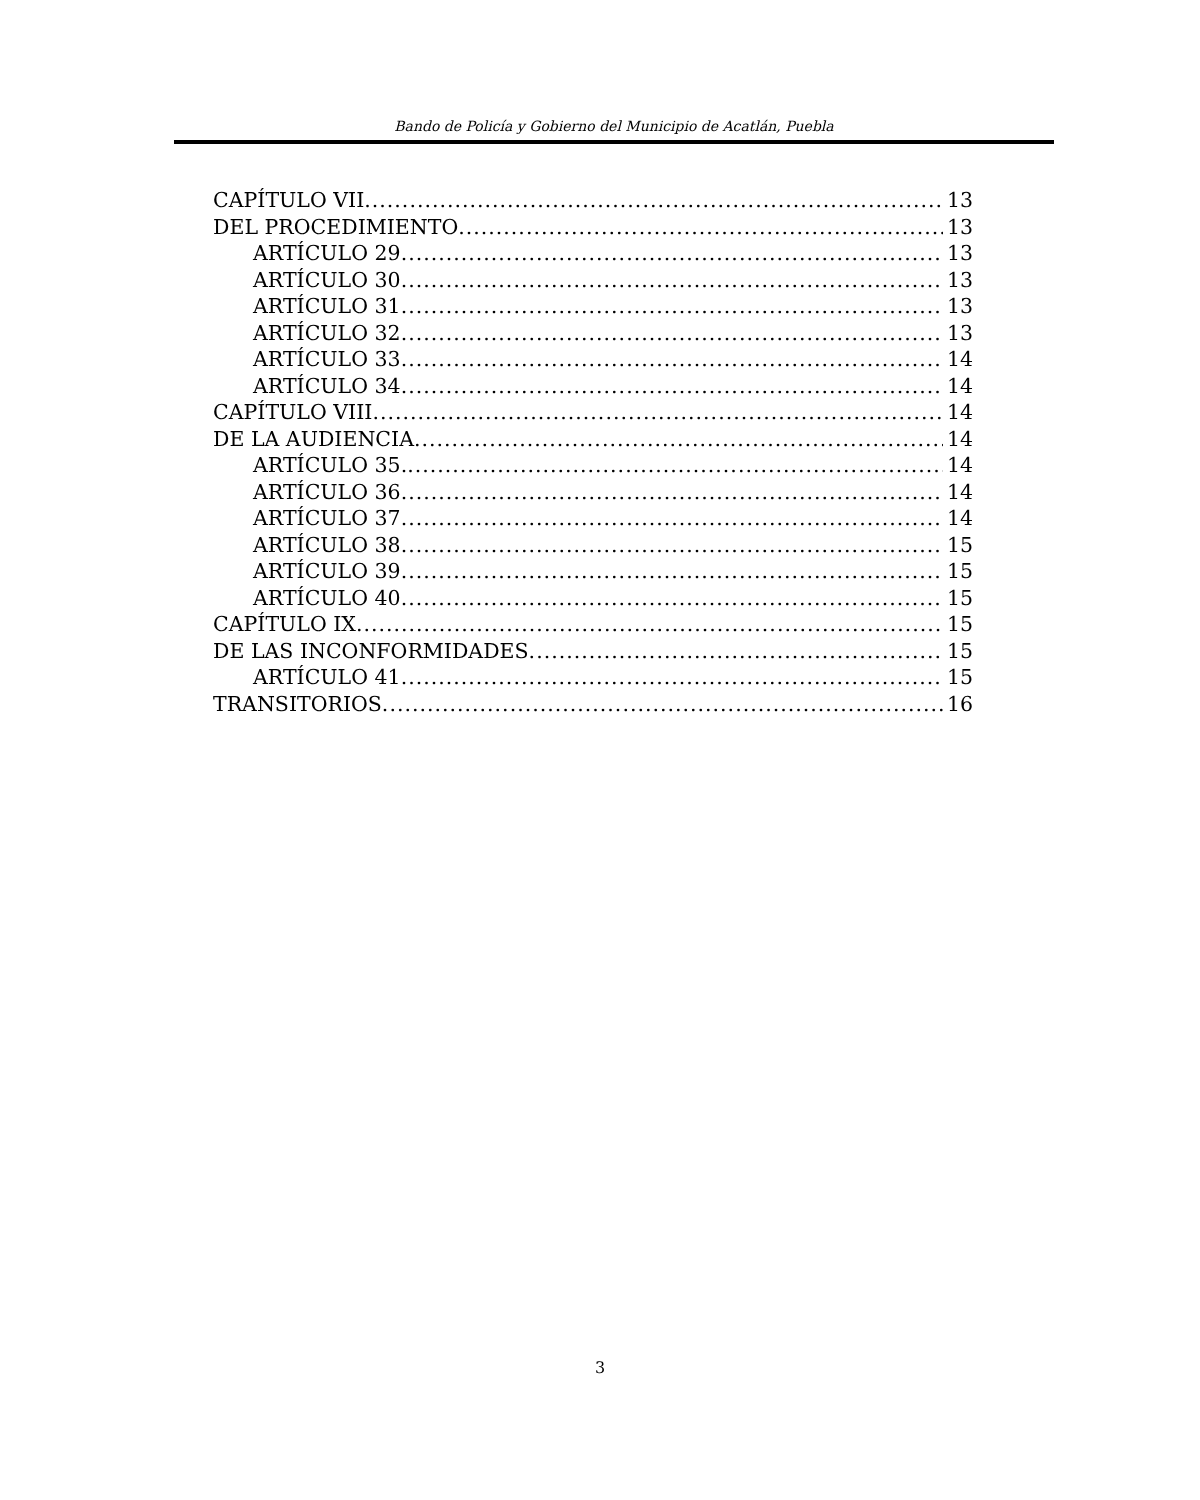Bando de Policía y Gobierno del Municipio de Acatlán, Puebla
CAPÍTULO VII 13
DEL PROCEDIMIENTO 13
ARTÍCULO 29 13
ARTÍCULO 30 13
ARTÍCULO 31 13
ARTÍCULO 32 13
ARTÍCULO 33 14
ARTÍCULO 34 14
CAPÍTULO VIII 14
DE LA AUDIENCIA 14
ARTÍCULO 35. 14
ARTÍCULO 36 14
ARTÍCULO 37 14
ARTÍCULO 38 15
ARTÍCULO 39 15
ARTÍCULO 40 15
CAPÍTULO IX 15
DE LAS INCONFORMIDADES 15
ARTÍCULO 41 15
TRANSITORIOS 16
3